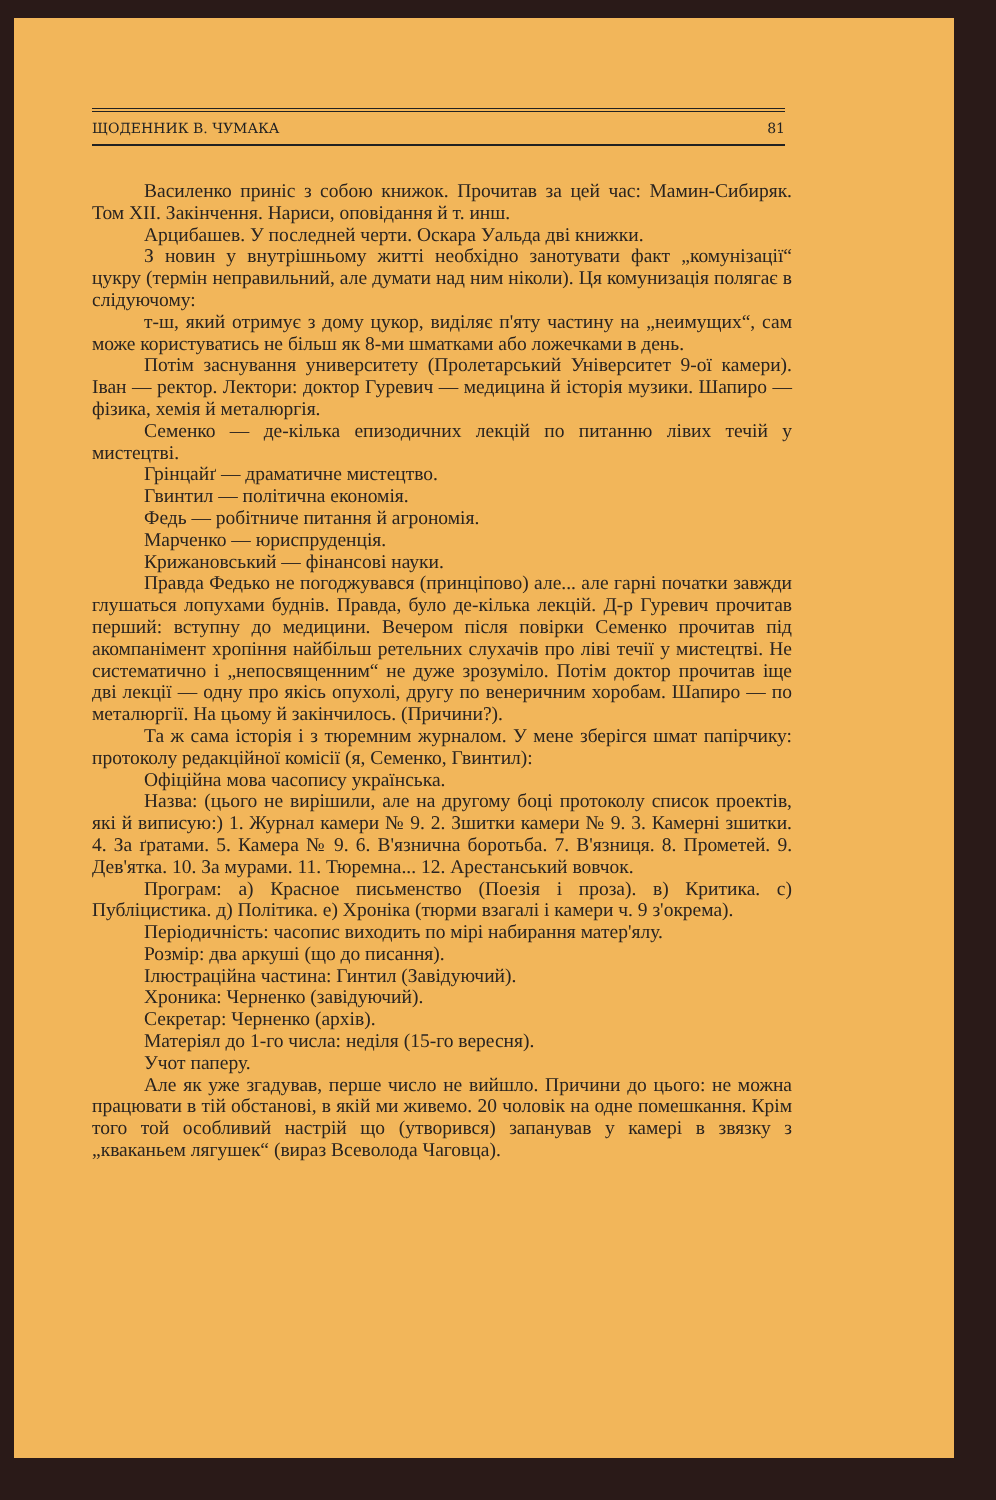ЩОДЕННИК В. ЧУМАКА 81
Василенко приніс з собою книжок. Прочитав за цей час: Мамин-Сибиряк. Том XII. Закінчення. Нариси, оповідання й т. инш.
Арцибашев. У последней черти. Оскара Уальда дві книжки.
З новин у внутрішньому житті необхідно занотувати факт „комунізації“ цукру (термін неправильний, але думати над ним ніколи). Ця комунизація полягає в слідуючому:
т-ш, який отримує з дому цукор, виділяє п'яту частину на „неимущих“, сам може користуватись не більш як 8-ми шматками або ложечками в день.
Потім заснування университету (Пролетарський Університет 9-ої камери). Іван — ректор. Лектори: доктор Гуревич — медицина й історія музики. Шапиро — фізика, хемія й металюргія.
Семенко — де-кілька епизодичних лекцій по питанню лівих течій у мистецтві.
Грінцайґ — драматичне мистецтво.
Гвинтил — політична економія.
Федь — робітниче питання й агрономія.
Марченко — юриспруденція.
Крижановський — фінансові науки.
Правда Федько не погоджувався (принціпово) але... але гарні початки завжди глушаться лопухами буднів. Правда, було де-кілька лекцій. Д-р Гуревич прочитав перший: вступну до медицини. Вечером після повірки Семенко прочитав під акомпанімент хропіння найбільш ретельних слухачів про ліві течії у мистецтві. Не систематично і „непосвященним“ не дуже зрозуміло. Потім доктор прочитав іще дві лекції — одну про якісь опухолі, другу по венеричним хоробам. Шапиро — по металюргії. На цьому й закінчилось. (Причини?).
Та ж сама історія і з тюремним журналом. У мене зберігся шмат папірчику: протоколу редакційної комісії (я, Семенко, Гвинтил):
Офіційна мова часопису українська.
Назва: (цього не вирішили, але на другому боці протоколу список проектів, які й виписую:) 1. Журнал камери № 9. 2. Зшитки камери № 9. 3. Камерні зшитки. 4. За ґратами. 5. Камера № 9. 6. В'язнична боротьба. 7. В'язниця. 8. Прометей. 9. Дев'ятка. 10. За мурами. 11. Тюремна... 12. Арестанський вовчок.
Програм: а) Красное письменство (Поезія і проза). в) Критика. с) Публіцистика. д) Політика. е) Хроніка (тюрми взагалі і камери ч. 9 з'окрема).
Періодичність: часопис виходить по мірі набирання матер'ялу.
Розмір: два аркуші (що до писання).
Ілюстраційна частина: Гинтил (Завідуючий).
Хроника: Черненко (завідуючий).
Секретар: Черненко (архів).
Матеріял до 1-го числа: неділя (15-го вересня).
Учот паперу.
Але як уже згадував, перше число не вийшло. Причини до цього: не можна працювати в тій обстанові, в якій ми живемо. 20 чоловік на одне помешкання. Крім того той особливий настрій що (утворився) запанував у камері в звязку з „кваканьем лягушек“ (вираз Всеволода Чаговца).